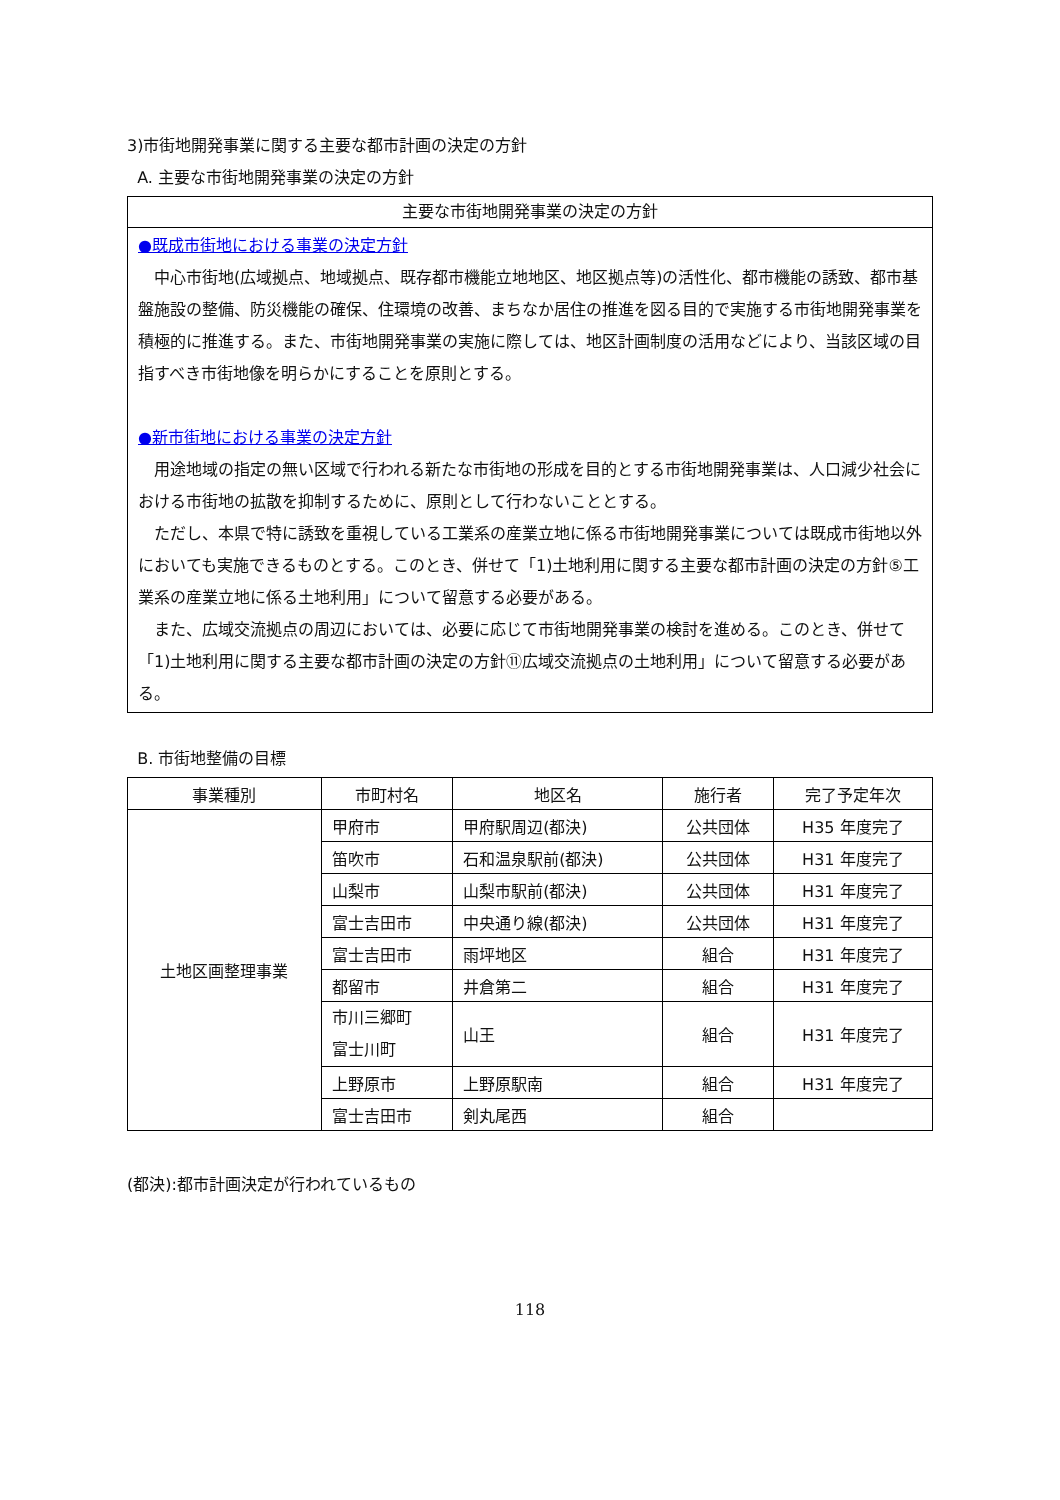3)市街地開発事業に関する主要な都市計画の決定の方針
A. 主要な市街地開発事業の決定の方針
主要な市街地開発事業の決定の方針
●既成市街地における事業の決定方針
中心市街地(広域拠点、地域拠点、既存都市機能立地地区、地区拠点等)の活性化、都市機能の誘致、都市基盤施設の整備、防災機能の確保、住環境の改善、まちなか居住の推進を図る目的で実施する市街地開発事業を積極的に推進する。また、市街地開発事業の実施に際しては、地区計画制度の活用などにより、当該区域の目指すべき市街地像を明らかにすることを原則とする。
●新市街地における事業の決定方針
用途地域の指定の無い区域で行われる新たな市街地の形成を目的とする市街地開発事業は、人口減少社会における市街地の拡散を抑制するために、原則として行わないこととする。
ただし、本県で特に誘致を重視している工業系の産業立地に係る市街地開発事業については既成市街地以外においても実施できるものとする。このとき、併せて「1)土地利用に関する主要な都市計画の決定の方針⑤工業系の産業立地に係る土地利用」について留意する必要がある。
また、広域交流拠点の周辺においては、必要に応じて市街地開発事業の検討を進める。このとき、併せて「1)土地利用に関する主要な都市計画の決定の方針⑪広域交流拠点の土地利用」について留意する必要がある。
B. 市街地整備の目標
| 事業種別 | 市町村名 | 地区名 | 施行者 | 完了予定年次 |
| --- | --- | --- | --- | --- |
| 土地区画整理事業 | 甲府市 | 甲府駅周辺(都決) | 公共団体 | H35 年度完了 |
| | 笛吹市 | 石和温泉駅前(都決) | 公共団体 | H31 年度完了 |
| | 山梨市 | 山梨市駅前(都決) | 公共団体 | H31 年度完了 |
| | 富士吉田市 | 中央通り線(都決) | 公共団体 | H31 年度完了 |
| | 富士吉田市 | 雨坪地区 | 組合 | H31 年度完了 |
| | 都留市 | 井倉第二 | 組合 | H31 年度完了 |
| | 市川三郷町 富士川町 | 山王 | 組合 | H31 年度完了 |
| | 上野原市 | 上野原駅南 | 組合 | H31 年度完了 |
| | 富士吉田市 | 剣丸尾西 | 組合 | |
(都決):都市計画決定が行われているもの
118